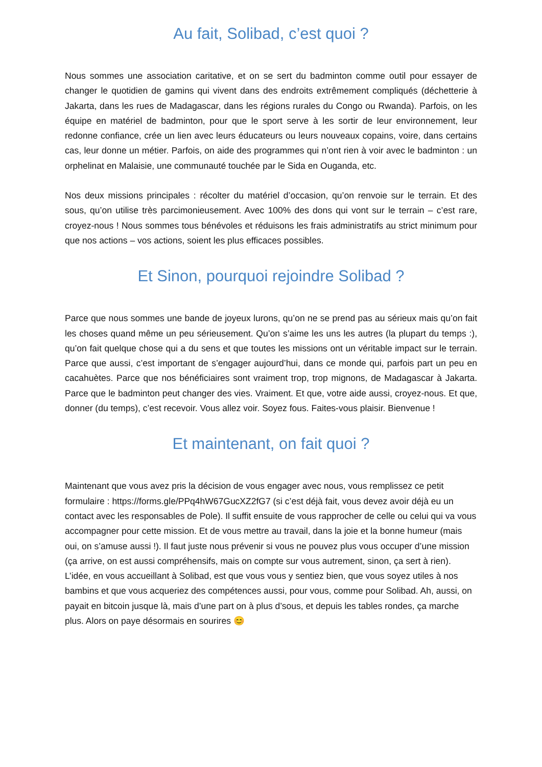Au fait, Solibad, c’est quoi ?
Nous sommes une association caritative, et on se sert du badminton comme outil pour essayer de changer le quotidien de gamins qui vivent dans des endroits extrêmement compliqués (déchetterie à Jakarta, dans les rues de Madagascar, dans les régions rurales du Congo ou Rwanda). Parfois, on les équipe en matériel de badminton, pour que le sport serve à les sortir de leur environnement, leur redonne confiance, crée un lien avec leurs éducateurs ou leurs nouveaux copains, voire, dans certains cas, leur donne un métier. Parfois, on aide des programmes qui n’ont rien à voir avec le badminton : un orphelinat en Malaisie, une communauté touchée par le Sida en Ouganda, etc.
Nos deux missions principales : récolter du matériel d’occasion, qu’on renvoie sur le terrain. Et des sous, qu’on utilise très parcimonieusement. Avec 100% des dons qui vont sur le terrain – c’est rare, croyez-nous ! Nous sommes tous bénévoles et réduisons les frais administratifs au strict minimum pour que nos actions – vos actions, soient les plus efficaces possibles.
Et Sinon, pourquoi rejoindre Solibad ?
Parce que nous sommes une bande de joyeux lurons, qu’on ne se prend pas au sérieux mais qu’on fait les choses quand même un peu sérieusement. Qu’on s’aime les uns les autres (la plupart du temps :), qu’on fait quelque chose qui a du sens et que toutes les missions ont un véritable impact sur le terrain. Parce que aussi, c’est important de s’engager aujourd’hui, dans ce monde qui, parfois part un peu en cacahuètes. Parce que nos bénéficiaires sont vraiment trop, trop mignons, de Madagascar à Jakarta. Parce que le badminton peut changer des vies. Vraiment. Et que, votre aide aussi, croyez-nous. Et que, donner (du temps), c’est recevoir. Vous allez voir. Soyez fous. Faites-vous plaisir. Bienvenue !
Et maintenant, on fait quoi ?
Maintenant que vous avez pris la décision de vous engager avec nous, vous remplissez ce petit formulaire : https://forms.gle/PPq4hW67GucXZ2fG7 (si c’est déjà fait, vous devez avoir déjà eu un contact avec les responsables de Pole). Il suffit ensuite de vous rapprocher de celle ou celui qui va vous accompagner pour cette mission. Et de vous mettre au travail, dans la joie et la bonne humeur (mais oui, on s’amuse aussi !). Il faut juste nous prévenir si vous ne pouvez plus vous occuper d’une mission (ça arrive, on est aussi compréhensifs, mais on compte sur vous autrement, sinon, ça sert à rien). L’idée, en vous accueillant à Solibad, est que vous vous y sentiez bien, que vous soyez utiles à nos bambins et que vous acqueriez des compétences aussi, pour vous, comme pour Solibad. Ah, aussi, on payait en bitcoin jusque là, mais d’une part on à plus d’sous, et depuis les tables rondes, ça marche plus. Alors on paye désormais en sourires 😊